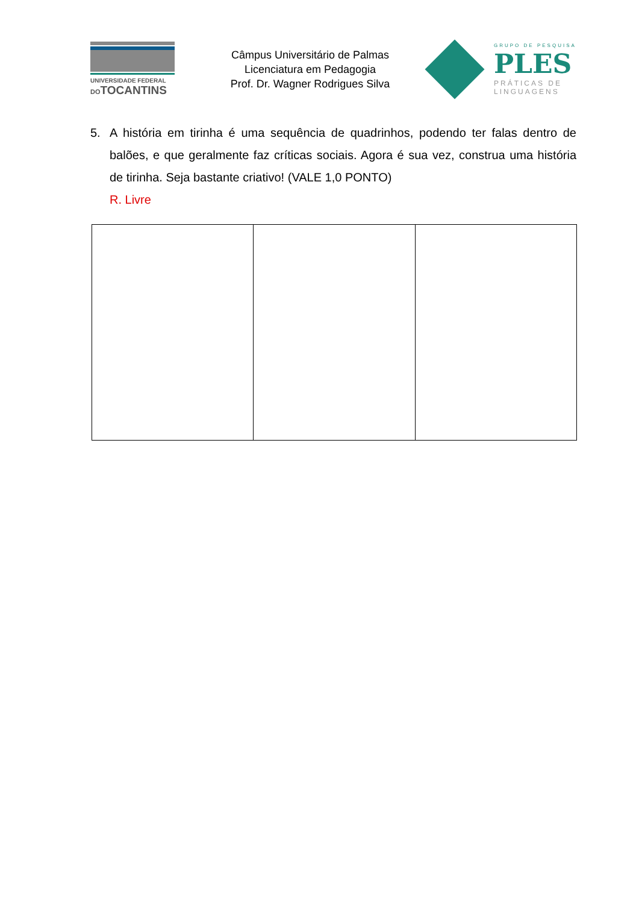UNIVERSIDADE FEDERAL
DOTOCANTINS
Câmpus Universitário de Palmas
Licenciatura em Pedagogia
Prof. Dr. Wagner Rodrigues Silva
GRUPO DE PESQUISA
PLES
PRÁTICAS DE
LINGUAGENS
5. A história em tirinha é uma sequência de quadrinhos, podendo ter falas dentro de balões, e que geralmente faz críticas sociais. Agora é sua vez, construa uma história de tirinha. Seja bastante criativo! (VALE 1,0 PONTO)
R. Livre